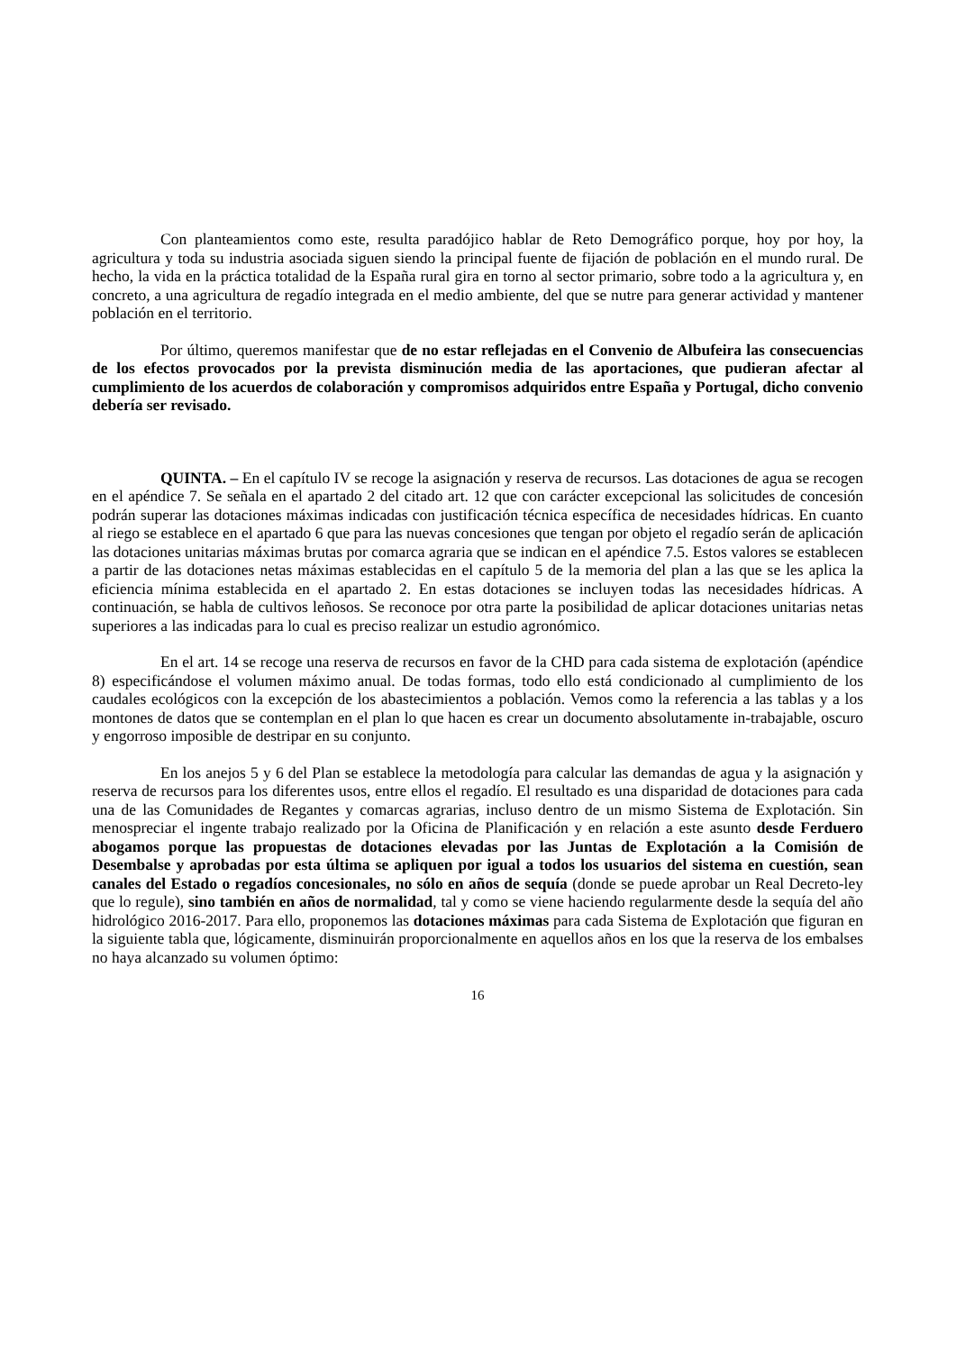Con planteamientos como este, resulta paradójico hablar de Reto Demográfico porque, hoy por hoy, la agricultura y toda su industria asociada siguen siendo la principal fuente de fijación de población en el mundo rural. De hecho, la vida en la práctica totalidad de la España rural gira en torno al sector primario, sobre todo a la agricultura y, en concreto, a una agricultura de regadío integrada en el medio ambiente, del que se nutre para generar actividad y mantener población en el territorio.
Por último, queremos manifestar que de no estar reflejadas en el Convenio de Albufeira las consecuencias de los efectos provocados por la prevista disminución media de las aportaciones, que pudieran afectar al cumplimiento de los acuerdos de colaboración y compromisos adquiridos entre España y Portugal, dicho convenio debería ser revisado.
QUINTA. – En el capítulo IV se recoge la asignación y reserva de recursos. Las dotaciones de agua se recogen en el apéndice 7. Se señala en el apartado 2 del citado art. 12 que con carácter excepcional las solicitudes de concesión podrán superar las dotaciones máximas indicadas con justificación técnica específica de necesidades hídricas. En cuanto al riego se establece en el apartado 6 que para las nuevas concesiones que tengan por objeto el regadío serán de aplicación las dotaciones unitarias máximas brutas por comarca agraria que se indican en el apéndice 7.5. Estos valores se establecen a partir de las dotaciones netas máximas establecidas en el capítulo 5 de la memoria del plan a las que se les aplica la eficiencia mínima establecida en el apartado 2. En estas dotaciones se incluyen todas las necesidades hídricas. A continuación, se habla de cultivos leñosos. Se reconoce por otra parte la posibilidad de aplicar dotaciones unitarias netas superiores a las indicadas para lo cual es preciso realizar un estudio agronómico.
En el art. 14 se recoge una reserva de recursos en favor de la CHD para cada sistema de explotación (apéndice 8) especificándose el volumen máximo anual. De todas formas, todo ello está condicionado al cumplimiento de los caudales ecológicos con la excepción de los abastecimientos a población. Vemos como la referencia a las tablas y a los montones de datos que se contemplan en el plan lo que hacen es crear un documento absolutamente in-trabajable, oscuro y engorroso imposible de destripar en su conjunto.
En los anejos 5 y 6 del Plan se establece la metodología para calcular las demandas de agua y la asignación y reserva de recursos para los diferentes usos, entre ellos el regadío. El resultado es una disparidad de dotaciones para cada una de las Comunidades de Regantes y comarcas agrarias, incluso dentro de un mismo Sistema de Explotación. Sin menospreciar el ingente trabajo realizado por la Oficina de Planificación y en relación a este asunto desde Ferduero abogamos porque las propuestas de dotaciones elevadas por las Juntas de Explotación a la Comisión de Desembalse y aprobadas por esta última se apliquen por igual a todos los usuarios del sistema en cuestión, sean canales del Estado o regadíos concesionales, no sólo en años de sequía (donde se puede aprobar un Real Decreto-ley que lo regule), sino también en años de normalidad, tal y como se viene haciendo regularmente desde la sequía del año hidrológico 2016-2017. Para ello, proponemos las dotaciones máximas para cada Sistema de Explotación que figuran en la siguiente tabla que, lógicamente, disminuirán proporcionalmente en aquellos años en los que la reserva de los embalses no haya alcanzado su volumen óptimo:
16